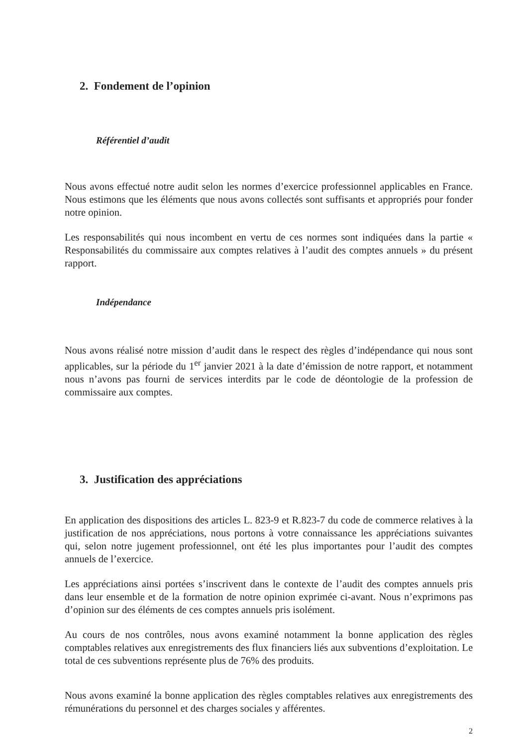2. Fondement de l’opinion
Référentiel d’audit
Nous avons effectué notre audit selon les normes d’exercice professionnel applicables en France. Nous estimons que les éléments que nous avons collectés sont suffisants et appropriés pour fonder notre opinion.
Les responsabilités qui nous incombent en vertu de ces normes sont indiquées dans la partie « Responsabilités du commissaire aux comptes relatives à l’audit des comptes annuels » du présent rapport.
Indépendance
Nous avons réalisé notre mission d’audit dans le respect des règles d’indépendance qui nous sont applicables, sur la période du 1<sup>er</sup> janvier 2021 à la date d’émission de notre rapport, et notamment nous n’avons pas fourni de services interdits par le code de déontologie de la profession de commissaire aux comptes.
3. Justification des appréciations
En application des dispositions des articles L. 823-9 et R.823-7 du code de commerce relatives à la justification de nos appréciations, nous portons à votre connaissance les appréciations suivantes qui, selon notre jugement professionnel, ont été les plus importantes pour l’audit des comptes annuels de l’exercice.
Les appréciations ainsi portées s’inscrivent dans le contexte de l’audit des comptes annuels pris dans leur ensemble et de la formation de notre opinion exprimée ci-avant. Nous n’exprimons pas d’opinion sur des éléments de ces comptes annuels pris isolément.
Au cours de nos contrôles, nous avons examiné notamment la bonne application des règles comptables relatives aux enregistrements des flux financiers liés aux subventions d’exploitation. Le total de ces subventions représente plus de 76% des produits.
Nous avons examiné la bonne application des règles comptables relatives aux enregistrements des rémunérations du personnel et des charges sociales y afférentes.
2